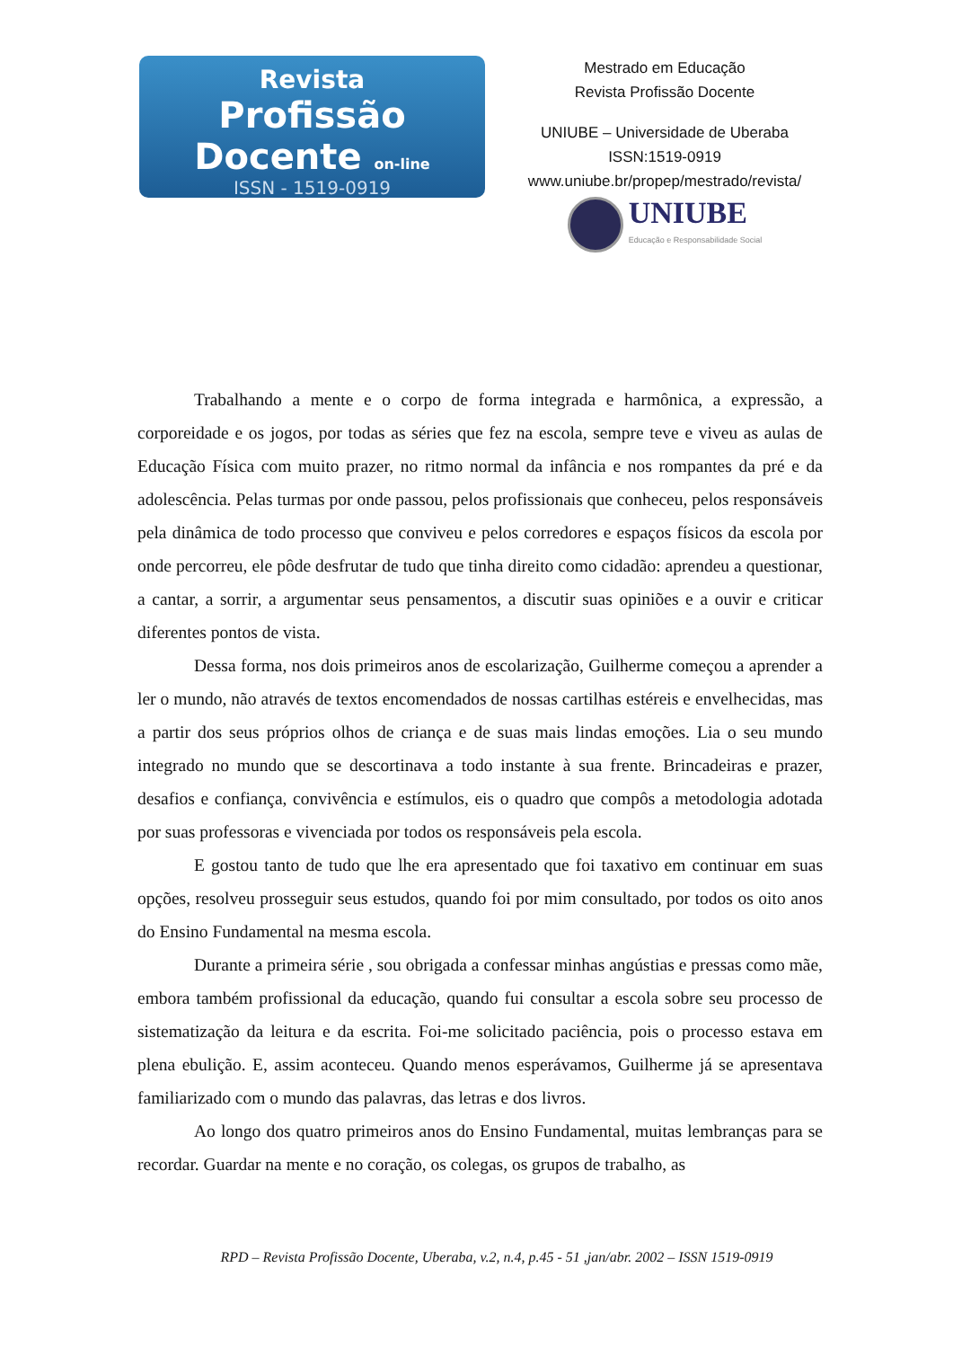Revista
Profissão Docente on-line
ISSN - 1519-0919
Mestrado em Educação
Revista Profissão Docente
UNIUBE – Universidade de Uberaba
ISSN:1519-0919
www.uniube.br/propep/mestrado/revista/
UNIUBE
Educação e Responsabilidade Social
Trabalhando a mente e o corpo de forma integrada e harmônica, a expressão, a corporeidade e os jogos, por todas as séries que fez na escola, sempre teve e viveu as aulas de Educação Física com muito prazer, no ritmo normal da infância e nos rompantes da pré e da adolescência. Pelas turmas por onde passou, pelos profissionais que conheceu, pelos responsáveis pela dinâmica de todo processo que conviveu e pelos corredores e espaços físicos da escola por onde percorreu, ele pôde desfrutar de tudo que tinha direito como cidadão: aprendeu a questionar, a cantar, a sorrir, a argumentar seus pensamentos, a discutir suas opiniões e a ouvir e criticar diferentes pontos de vista.
Dessa forma, nos dois primeiros anos de escolarização, Guilherme começou a aprender a ler o mundo, não através de textos encomendados de nossas cartilhas estéreis e envelhecidas, mas a partir dos seus próprios olhos de criança e de suas mais lindas emoções. Lia o seu mundo integrado no mundo que se descortinava a todo instante à sua frente. Brincadeiras e prazer, desafios e confiança, convivência e estímulos, eis o quadro que compôs a metodologia adotada por suas professoras e vivenciada por todos os responsáveis pela escola.
E gostou tanto de tudo que lhe era apresentado que foi taxativo em continuar em suas opções, resolveu prosseguir seus estudos, quando foi por mim consultado, por todos os oito anos do Ensino Fundamental na mesma escola.
Durante a primeira série , sou obrigada a confessar minhas angústias e pressas como mãe, embora também profissional da educação, quando fui consultar a escola sobre seu processo de sistematização da leitura e da escrita. Foi-me solicitado paciência, pois o processo estava em plena ebulição. E, assim aconteceu. Quando menos esperávamos, Guilherme já se apresentava familiarizado com o mundo das palavras, das letras e dos livros.
Ao longo dos quatro primeiros anos do Ensino Fundamental, muitas lembranças para se recordar. Guardar na mente e no coração, os colegas, os grupos de trabalho, as
RPD – Revista Profissão Docente, Uberaba, v.2, n.4, p.45 - 51 ,jan/abr. 2002 – ISSN 1519-0919